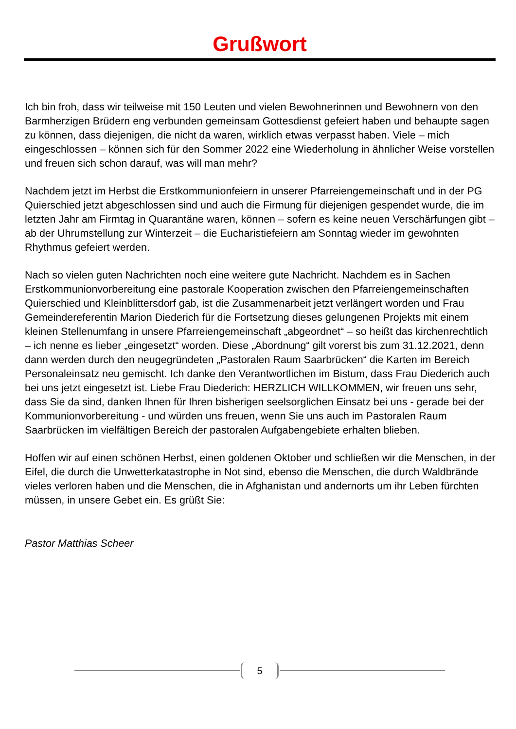Grußwort
Ich bin froh, dass wir teilweise mit 150 Leuten und vielen Bewohnerinnen und Bewohnern von den Barmherzigen Brüdern eng verbunden gemeinsam Gottesdienst gefeiert haben und behaupte sagen zu können, dass diejenigen, die nicht da waren, wirklich etwas verpasst haben. Viele – mich eingeschlossen – können sich für den Sommer 2022 eine Wiederholung in ähnlicher Weise vorstellen und freuen sich schon darauf, was will man mehr?
Nachdem jetzt im Herbst die Erstkommunionfeiern in unserer Pfarreiengemeinschaft und in der PG Quierschied jetzt abgeschlossen sind und auch die Firmung für diejenigen gespendet wurde, die im letzten Jahr am Firmtag in Quarantäne waren, können – sofern es keine neuen Verschärfungen gibt – ab der Uhrumstellung zur Winterzeit – die Eucharistiefeiern am Sonntag wieder im gewohnten Rhythmus gefeiert werden.
Nach so vielen guten Nachrichten noch eine weitere gute Nachricht. Nachdem es in Sachen Erstkommunionvorbereitung eine pastorale Kooperation zwischen den Pfarreiengemeinschaften Quierschied und Kleinblittersdorf gab, ist die Zusammenarbeit jetzt verlängert worden und Frau Gemeindereferentin Marion Diederich für die Fortsetzung dieses gelungenen Projekts mit einem kleinen Stellenumfang in unsere Pfarreiengemeinschaft „abgeordnet“ – so heißt das kirchenrechtlich – ich nenne es lieber „eingesetzt“ worden. Diese „Abordnung“ gilt vorerst bis zum 31.12.2021, denn dann werden durch den neugegründeten „Pastoralen Raum Saarbrücken“ die Karten im Bereich Personaleinsatz neu gemischt. Ich danke den Verantwortlichen im Bistum, dass Frau Diederich auch bei uns jetzt eingesetzt ist. Liebe Frau Diederich: HERZLICH WILLKOMMEN, wir freuen uns sehr, dass Sie da sind, danken Ihnen für Ihren bisherigen seelsorglichen Einsatz bei uns - gerade bei der Kommunionvorbereitung - und würden uns freuen, wenn Sie uns auch im Pastoralen Raum Saarbrücken im vielfältigen Bereich der pastoralen Aufgabengebiete erhalten blieben.
Hoffen wir auf einen schönen Herbst, einen goldenen Oktober und schließen wir die Menschen, in der Eifel, die durch die Unwetterkatastrophe in Not sind, ebenso die Menschen, die durch Waldbrände vieles verloren haben und die Menschen, die in Afghanistan und andernorts um ihr Leben fürchten müssen, in unsere Gebet ein. Es grüßt Sie:
Pastor Matthias Scheer
5